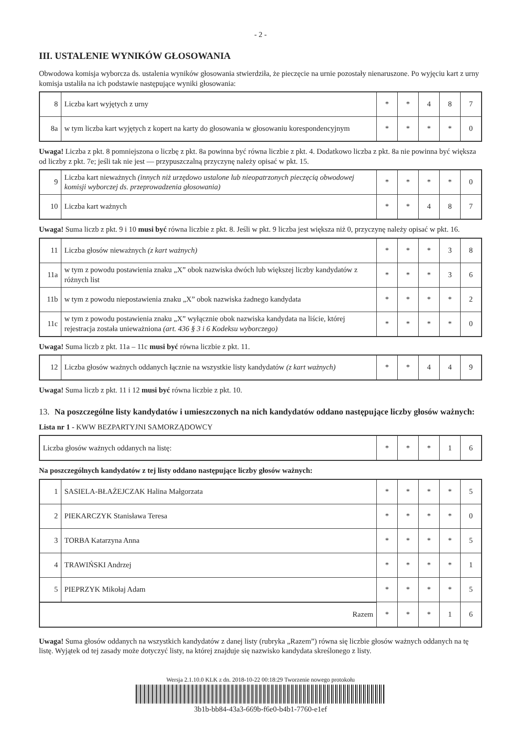- 2 -
III. USTALENIE WYNIKÓW GŁOSOWANIA
Obwodowa komisja wyborcza ds. ustalenia wyników głosowania stwierdziła, że pieczęcie na urnie pozostały nienaruszone. Po wyjęciu kart z urny komisja ustaliła na ich podstawie następujące wyniki głosowania:
| 8 | Liczba kart wyjętych z urny | * | * | 4 | 8 | 7 |
| 8a | w tym liczba kart wyjętych z kopert na karty do głosowania w głosowaniu korespondencyjnym | * | * | * | * | 0 |
Uwaga! Liczba z pkt. 8 pomniejszona o liczbę z pkt. 8a powinna być równa liczbie z pkt. 4. Dodatkowo liczba z pkt. 8a nie powinna być większa od liczby z pkt. 7e; jeśli tak nie jest — przypuszczalną przyczynę należy opisać w pkt. 15.
| 9 | Liczba kart nieważnych (innych niż urzędowo ustalone lub nieopatrzonych pieczęcią obwodowej komisji wyborczej ds. przeprowadzenia głosowania) | * | * | * | * | 0 |
| 10 | Liczba kart ważnych | * | * | 4 | 8 | 7 |
Uwaga! Suma liczb z pkt. 9 i 10 musi być równa liczbie z pkt. 8. Jeśli w pkt. 9 liczba jest większa niż 0, przyczynę należy opisać w pkt. 16.
| 11 | Liczba głosów nieważnych (z kart ważnych) | * | * | * | 3 | 8 |
| 11a | w tym z powodu postawienia znaku „X” obok nazwiska dwóch lub większej liczby kandydatów z różnych list | * | * | * | 3 | 6 |
| 11b | w tym z powodu niepostawienia znaku „X” obok nazwiska żadnego kandydata | * | * | * | * | 2 |
| 11c | w tym z powodu postawienia znaku „X” wyłącznie obok nazwiska kandydata na liście, której rejestracja została unieważniona (art. 436 § 3 i 6 Kodeksu wyborczego) | * | * | * | * | 0 |
Uwaga! Suma liczb z pkt. 11a – 11c musi być równa liczbie z pkt. 11.
| 12 | Liczba głosów ważnych oddanych łącznie na wszystkie listy kandydatów (z kart ważnych) | * | * | 4 | 4 | 9 |
Uwaga! Suma liczb z pkt. 11 i 12 musi być równa liczbie z pkt. 10.
13. Na poszczególne listy kandydatów i umieszczonych na nich kandydatów oddano następujące liczby głosów ważnych:
Lista nr 1 - KWW BEZPARTYJNI SAMORZĄDOWCY
| Liczba głosów ważnych oddanych na listę: | * | * | * | 1 | 6 |
Na poszczególnych kandydatów z tej listy oddano następujące liczby głosów ważnych:
| 1 | SASIELA-BŁAŻEJCZAK Halina Małgorzata | * | * | * | * | 5 |
| 2 | PIEKARCZYK Stanisława Teresa | * | * | * | * | 0 |
| 3 | TORBA Katarzyna Anna | * | * | * | * | 5 |
| 4 | TRAWIŃSKI Andrzej | * | * | * | * | 1 |
| 5 | PIEPRZYK Mikołaj Adam | * | * | * | * | 5 |
| Razem | | * | * | * | 1 | 6 |
Uwaga! Suma głosów oddanych na wszystkich kandydatów z danej listy (rubryka „Razem”) równa się liczbie głosów ważnych oddanych na tę listę. Wyjątek od tej zasady może dotyczyć listy, na której znajduje się nazwisko kandydata skreślonego z listy.
Wersja 2.1.10.0 KLK z dn. 2018-10-22 00:18:29 Tworzenie nowego protokołu
3b1b-bb84-43a3-669b-f6e0-b4b1-7760-e1ef